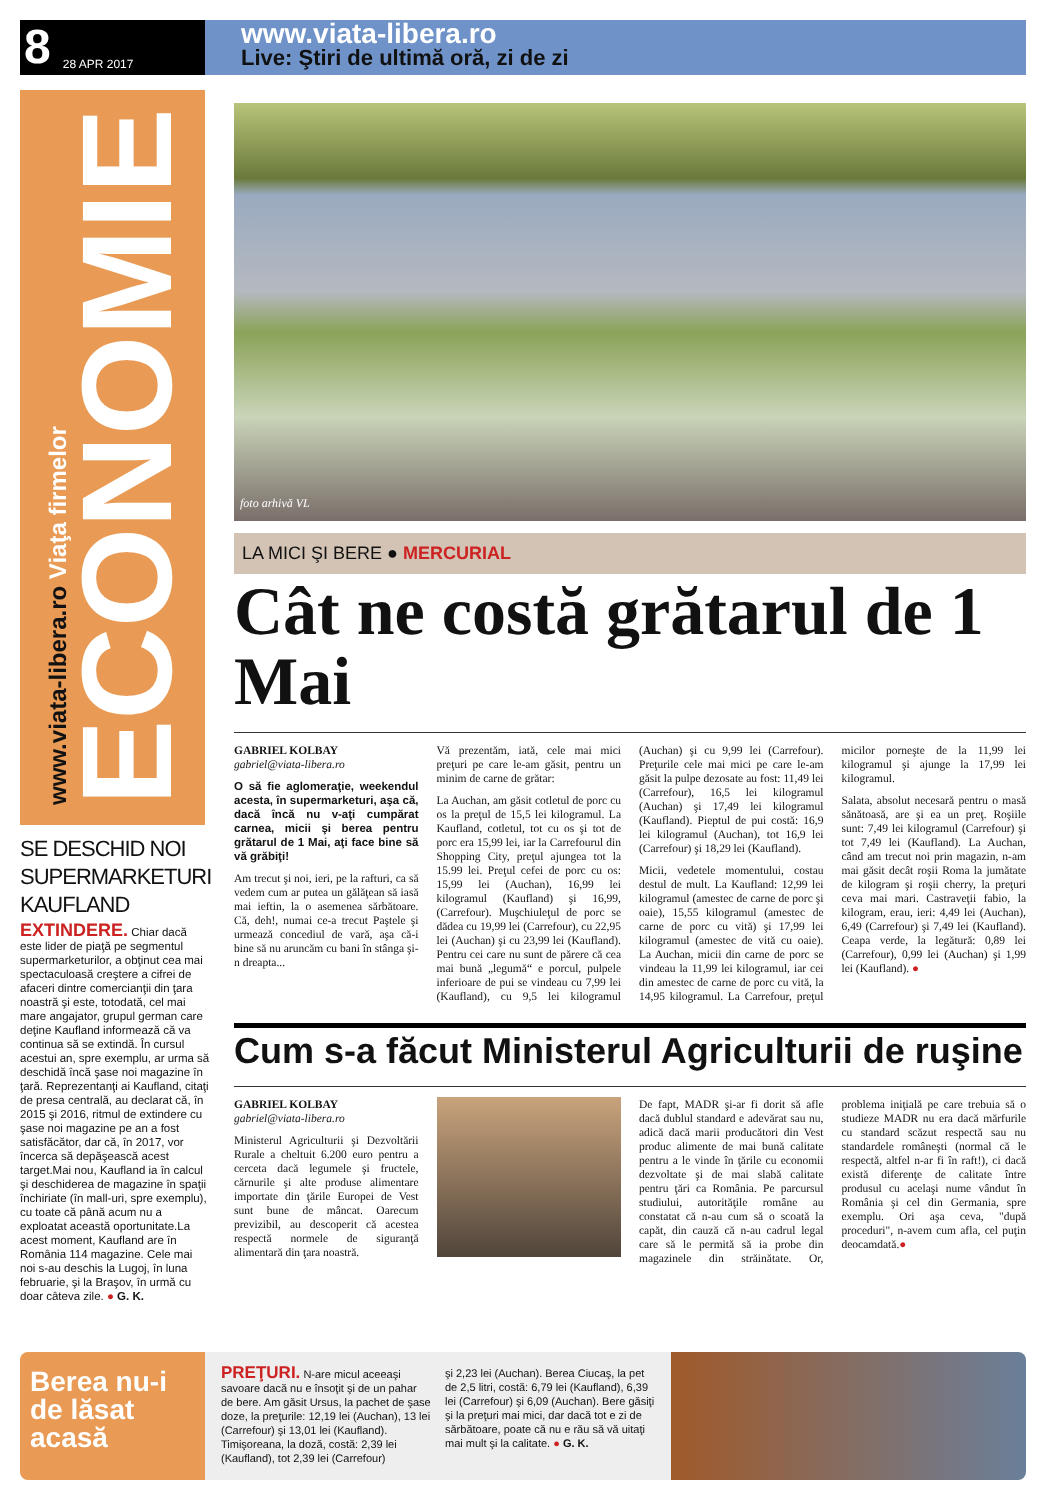8 28 APR 2017
www.viata-libera.ro
Live: Ştiri de ultimă oră, zi de zi
www.viata-libera.ro Viaţa firmelor
ECONOMIE
SE DESCHID NOI SUPERMARKETURI KAUFLAND
EXTINDERE. Chiar dacă este lider de piaţă pe segmentul supermarketurilor, a obţinut cea mai spectaculoasă creştere a cifrei de afaceri dintre comercianţii din ţara noastră şi este, totodată, cel mai mare angajator, grupul german care deţine Kaufland informează că va continua să se extindă. În cursul acestui an, spre exemplu, ar urma să deschidă încă şase noi magazine în ţară. Reprezentanţi ai Kaufland, citaţi de presa centrală, au declarat că, în 2015 şi 2016, ritmul de extindere cu şase noi magazine pe an a fost satisfăcător, dar că, în 2017, vor încerca să depăşească acest target.Mai nou, Kaufland ia în calcul şi deschiderea de magazine în spaţii închiriate (în mall-uri, spre exemplu), cu toate că până acum nu a exploatat această oportunitate.La acest moment, Kaufland are în România 114 magazine. Cele mai noi s-au deschis la Lugoj, în luna februarie, şi la Braşov, în urmă cu doar câteva zile. ● G. K.
foto arhivă VL
LA MICI ŞI BERE ● MERCURIAL
Cât ne costă grătarul de 1 Mai
GABRIEL KOLBAY
gabriel@viata-libera.ro
O să fie aglomeraţie, weekendul acesta, în supermarketuri, aşa că, dacă încă nu v-aţi cumpărat carnea, micii şi berea pentru grătarul de 1 Mai, aţi face bine să vă grăbiţi!
Am trecut şi noi, ieri, pe la rafturi, ca să vedem cum ar putea un gălăţean să iasă mai ieftin, la o asemenea sărbătoare. Că, deh!, numai ce-a trecut Paştele şi urmează concediul de vară, aşa că-i bine să nu aruncăm cu bani în stânga şi-n dreapta...
Vă prezentăm, iată, cele mai mici preţuri pe care le-am găsit, pentru un minim de carne de grătar:
La Auchan, am găsit cotletul de porc cu os la preţul de 15,5 lei kilogramul. La Kaufland, cotletul, tot cu os şi tot de porc era 15,99 lei, iar la Carrefourul din Shopping City, preţul ajungea tot la 15.99 lei. Preţul cefei de porc cu os: 15,99 lei (Auchan), 16,99 lei kilogramul (Kaufland) şi 16,99, (Carrefour). Muşchiuleţul de porc se dădea cu 19,99 lei (Carrefour), cu 22,95 lei (Auchan) şi cu 23,99 lei (Kaufland). Pentru cei care nu sunt de părere că cea mai bună „legumă“ e porcul, pulpele inferioare de pui se vindeau cu 7,99 lei (Kaufland), cu 9,5 lei kilogramul (Auchan) şi cu 9,99 lei (Carrefour). Preţurile cele mai mici pe care le-am găsit la pulpe dezosate au fost: 11,49 lei (Carrefour), 16,5 lei kilogramul (Auchan) şi 17,49 lei kilogramul (Kaufland). Pieptul de pui costă: 16,9 lei kilogramul (Auchan), tot 16,9 lei (Carrefour) şi 18,29 lei (Kaufland).
Micii, vedetele momentului, costau destul de mult. La Kaufland: 12,99 lei kilogramul (amestec de carne de porc şi oaie), 15,55 kilogramul (amestec de carne de porc cu vită) şi 17,99 lei kilogramul (amestec de vită cu oaie). La Auchan, micii din carne de porc se vindeau la 11,99 lei kilogramul, iar cei din amestec de carne de porc cu vită, la 14,95 kilogramul. La Carrefour, preţul micilor porneşte de la 11,99 lei kilogramul şi ajunge la 17,99 lei kilogramul.
Salata, absolut necesară pentru o masă sănătoasă, are şi ea un preţ. Roşiile sunt: 7,49 lei kilogramul (Carrefour) şi tot 7,49 lei (Kaufland). La Auchan, când am trecut noi prin magazin, n-am mai găsit decât roşii Roma la jumătate de kilogram şi roşii cherry, la preţuri ceva mai mari. Castraveţii fabio, la kilogram, erau, ieri: 4,49 lei (Auchan), 6,49 (Carrefour) şi 7,49 lei (Kaufland). Ceapa verde, la legătură: 0,89 lei (Carrefour), 0,99 lei (Auchan) şi 1,99 lei (Kaufland). ●
Cum s-a făcut Ministerul Agriculturii de ruşine
GABRIEL KOLBAY
gabriel@viata-libera.ro
Ministerul Agriculturii şi Dezvoltării Rurale a cheltuit 6.200 euro pentru a cerceta dacă legumele şi fructele, cărnurile şi alte produse alimentare importate din ţările Europei de Vest sunt bune de mâncat. Oarecum previzibil, au descoperit că acestea respectă normele de siguranţă alimentară din ţara noastră.
De fapt, MADR şi-ar fi dorit să afle dacă dublul standard e adevărat sau nu, adică dacă marii producători din Vest produc alimente de mai bună calitate pentru a le vinde în ţările cu economii dezvoltate şi de mai slabă calitate pentru ţări ca România. Pe parcursul studiului, autorităţile române au constatat că n-au cum să o scoată la capăt, din cauză că n-au cadrul legal care să le permită să ia probe din magazinele din străinătate. Or, problema iniţială pe care trebuia să o studieze MADR nu era dacă mărfurile cu standard scăzut respectă sau nu standardele româneşti (normal că le respectă, altfel n-ar fi în raft!), ci dacă există diferenţe de calitate între produsul cu acelaşi nume vândut în România şi cel din Germania, spre exemplu. Ori aşa ceva, "după proceduri", n-avem cum afla, cel puţin deocamdată.●
Berea nu-i de lăsat acasă
PREŢURI. N-are micul aceeaşi savoare dacă nu e însoţit şi de un pahar de bere. Am găsit Ursus, la pachet de şase doze, la preţurile: 12,19 lei (Auchan), 13 lei (Carrefour) şi 13,01 lei (Kaufland). Timişoreana, la doză, costă: 2,39 lei (Kaufland), tot 2,39 lei (Carrefour)
şi 2,23 lei (Auchan). Berea Ciucaş, la pet de 2,5 litri, costă: 6,79 lei (Kaufland), 6,39 lei (Carrefour) şi 6,09 (Auchan). Bere găsiţi şi la preţuri mai mici, dar dacă tot e zi de sărbătoare, poate că nu e rău să vă uitaţi mai mult şi la calitate. ● G. K.